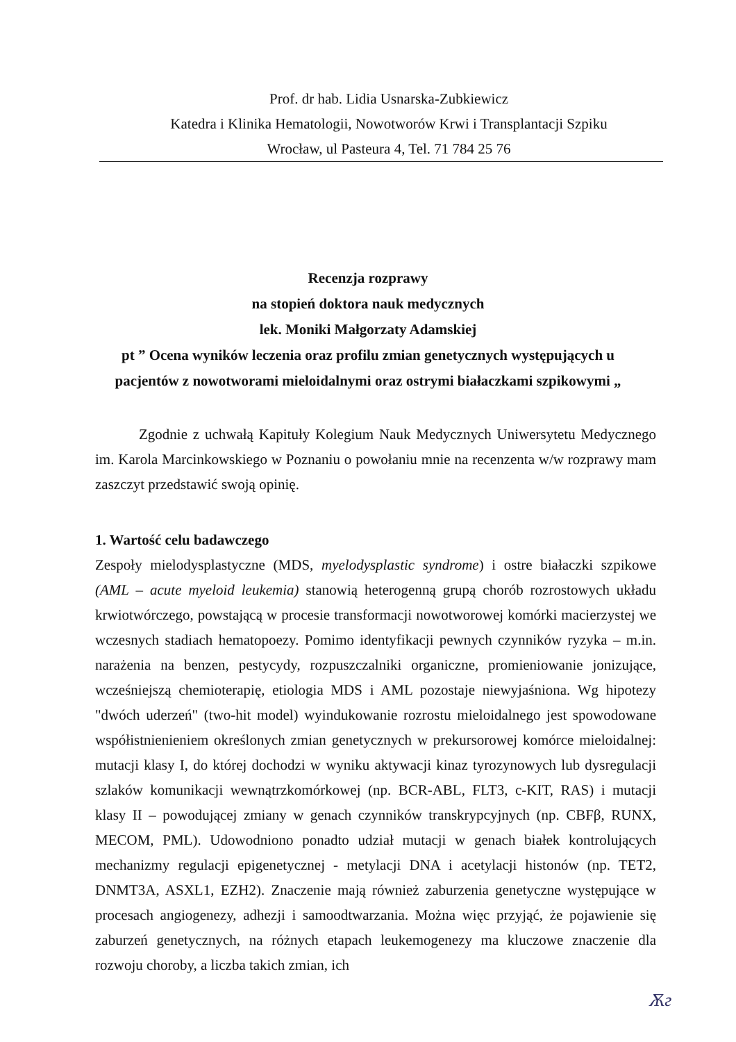Prof. dr hab. Lidia Usnarska-Zubkiewicz
Katedra i Klinika Hematologii, Nowotworów Krwi i Transplantacji Szpiku
Wrocław, ul Pasteura 4, Tel. 71 784 25 76
Recenzja rozprawy
na stopień doktora nauk medycznych
lek. Moniki Małgorzaty Adamskiej
pt ” Ocena wyników leczenia oraz profilu zmian genetycznych występujących u
pacjentów z nowotworami mieloidalnymi oraz ostrymi białaczkami szpikowymi „
Zgodnie z uchwałą Kapituły Kolegium Nauk Medycznych Uniwersytetu Medycznego im. Karola Marcinkowskiego w Poznaniu o powołaniu mnie na recenzenta w/w rozprawy mam zaszczyt przedstawić swoją opinię.
1. Wartość celu badawczego
Zespoły mielodysplastyczne (MDS, myelodysplastic syndrome) i ostre białaczki szpikowe (AML – acute myeloid leukemia) stanowią heterogenną grupą chorób rozrostowych układu krwiotwórczego, powstającą w procesie transformacji nowotworowej komórki macierzystej we wczesnych stadiach hematopoezy. Pomimo identyfikacji pewnych czynników ryzyka – m.in. narażenia na benzen, pestycydy, rozpuszczalniki organiczne, promieniowanie jonizujące, wcześniejszą chemioterapię, etiologia MDS i AML pozostaje niewyjaśniona. Wg hipotezy "dwóch uderzeń" (two-hit model) wyindukowanie rozrostu mieloidalnego jest spowodowane współistnienieniem określonych zmian genetycznych w prekursorowej komórce mieloidalnej: mutacji klasy I, do której dochodzi w wyniku aktywacji kinaz tyrozynowych lub dysregulacji szlaków komunikacji wewnątrzkomórkowej (np. BCR-ABL, FLT3, c-KIT, RAS) i mutacji klasy II – powodującej zmiany w genach czynników transkrypcyjnych (np. CBFβ, RUNX, MECOM, PML). Udowodniono ponadto udział mutacji w genach białek kontrolujących mechanizmy regulacji epigenetycznej - metylacji DNA i acetylacji histonów (np. TET2, DNMT3A, ASXL1, EZH2). Znaczenie mają również zaburzenia genetyczne występujące w procesach angiogenezy, adhezji i samoodtwarzania. Można więc przyjąć, że pojawienie się zaburzeń genetycznych, na różnych etapach leukemogenezy ma kluczowe znaczenie dla rozwoju choroby, a liczba takich zmian, ich
Ѫг